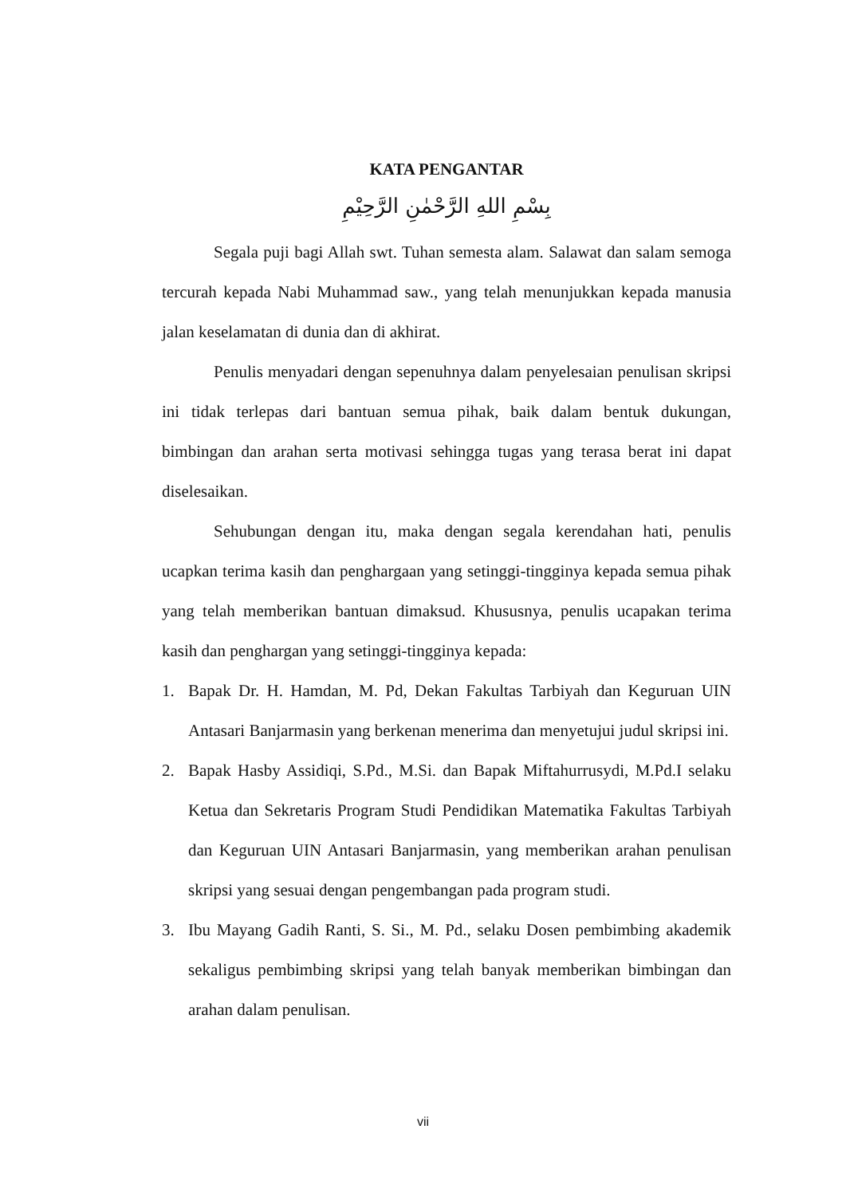KATA PENGANTAR
بِسْمِ اللهِ الرَّحْمٰنِ الرَّحِيْمِ
Segala puji bagi Allah swt. Tuhan semesta alam. Salawat dan salam semoga tercurah kepada Nabi Muhammad saw., yang telah menunjukkan kepada manusia jalan keselamatan di dunia dan di akhirat.
Penulis menyadari dengan sepenuhnya dalam penyelesaian penulisan skripsi ini tidak terlepas dari bantuan semua pihak, baik dalam bentuk dukungan, bimbingan dan arahan serta motivasi sehingga tugas yang terasa berat ini dapat diselesaikan.
Sehubungan dengan itu, maka dengan segala kerendahan hati, penulis ucapkan terima kasih dan penghargaan yang setinggi-tingginya kepada semua pihak yang telah memberikan bantuan dimaksud. Khususnya, penulis ucapakan terima kasih dan penghargan yang setinggi-tingginya kepada:
1. Bapak Dr. H. Hamdan, M. Pd, Dekan Fakultas Tarbiyah dan Keguruan UIN Antasari Banjarmasin yang berkenan menerima dan menyetujui judul skripsi ini.
2. Bapak Hasby Assidiqi, S.Pd., M.Si. dan Bapak Miftahurrusydi, M.Pd.I selaku Ketua dan Sekretaris Program Studi Pendidikan Matematika Fakultas Tarbiyah dan Keguruan UIN Antasari Banjarmasin, yang memberikan arahan penulisan skripsi yang sesuai dengan pengembangan pada program studi.
3. Ibu Mayang Gadih Ranti, S. Si., M. Pd., selaku Dosen pembimbing akademik sekaligus pembimbing skripsi yang telah banyak memberikan bimbingan dan arahan dalam penulisan.
vii